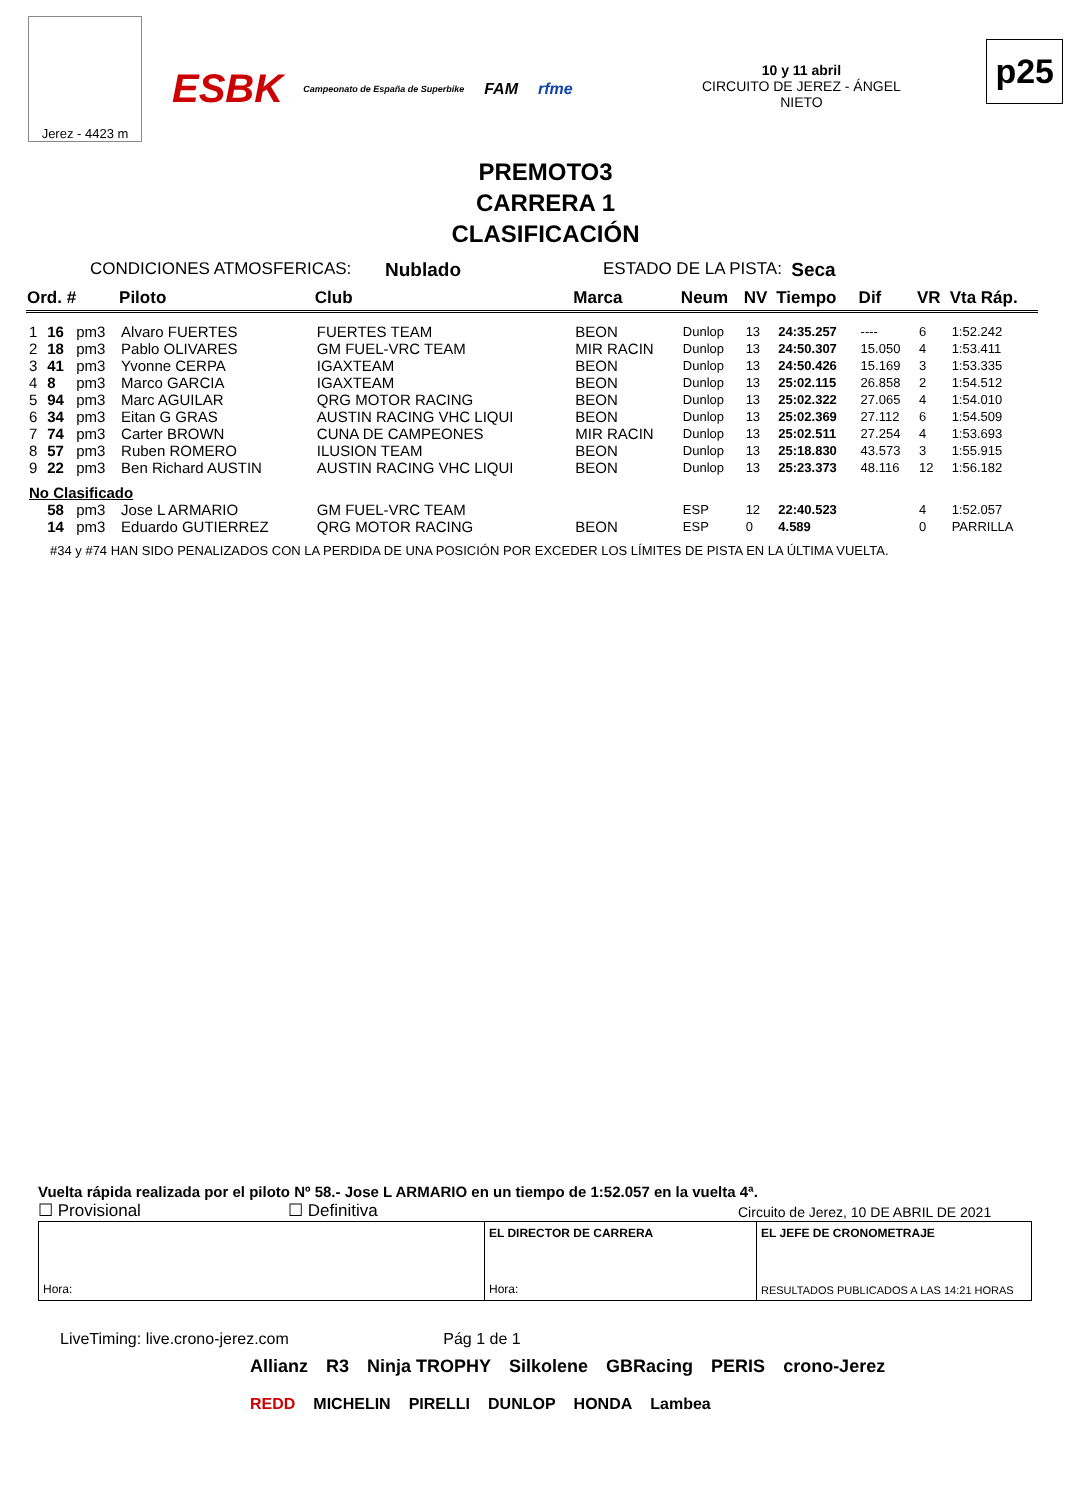Jerez - 4423 m
ESBK Campeonato de España de Superbike FAM rfme
10 y 11 abril
CIRCUITO DE JEREZ - ÁNGEL NIETO
p25
PREMOTO3
CARRERA 1
CLASIFICACIÓN
CONDICIONES ATMOSFERICAS: Nublado ESTADO DE LA PISTA: Seca
| Ord. # | | | Piloto | Club | Marca | Neum | NV | Tiempo | Dif | VR | Vta Ráp. |
| --- | --- | --- | --- | --- | --- | --- | --- | --- | --- | --- | --- |
| 1 | 16 | pm3 | Alvaro FUERTES | FUERTES TEAM | BEON | Dunlop | 13 | 24:35.257 | ---- | 6 | 1:52.242 |
| 2 | 18 | pm3 | Pablo OLIVARES | GM FUEL-VRC TEAM | MIR RACIN | Dunlop | 13 | 24:50.307 | 15.050 | 4 | 1:53.411 |
| 3 | 41 | pm3 | Yvonne CERPA | IGAXTEAM | BEON | Dunlop | 13 | 24:50.426 | 15.169 | 3 | 1:53.335 |
| 4 | 8 | pm3 | Marco GARCIA | IGAXTEAM | BEON | Dunlop | 13 | 25:02.115 | 26.858 | 2 | 1:54.512 |
| 5 | 94 | pm3 | Marc AGUILAR | QRG MOTOR RACING | BEON | Dunlop | 13 | 25:02.322 | 27.065 | 4 | 1:54.010 |
| 6 | 34 | pm3 | Eitan G GRAS | AUSTIN RACING VHC LIQUI | BEON | Dunlop | 13 | 25:02.369 | 27.112 | 6 | 1:54.509 |
| 7 | 74 | pm3 | Carter BROWN | CUNA DE CAMPEONES | MIR RACIN | Dunlop | 13 | 25:02.511 | 27.254 | 4 | 1:53.693 |
| 8 | 57 | pm3 | Ruben ROMERO | ILUSION TEAM | BEON | Dunlop | 13 | 25:18.830 | 43.573 | 3 | 1:55.915 |
| 9 | 22 | pm3 | Ben Richard AUSTIN | AUSTIN RACING VHC LIQUI | BEON | Dunlop | 13 | 25:23.373 | 48.116 | 12 | 1:56.182 |
| No Clasificado | | | | | | | | | | | |
| | 58 | pm3 | Jose L ARMARIO | GM FUEL-VRC TEAM | | ESP | 12 | 22:40.523 | | 4 | 1:52.057 |
| | 14 | pm3 | Eduardo GUTIERREZ | QRG MOTOR RACING | BEON | ESP | 0 | 4.589 | | 0 | PARRILLA |
#34 y #74 HAN SIDO PENALIZADOS CON LA PERDIDA DE UNA POSICIÓN POR EXCEDER LOS LÍMITES DE PISTA EN LA ÚLTIMA VUELTA.
Vuelta rápida realizada por el piloto Nº 58.- Jose L ARMARIO en un tiempo de 1:52.057 en la vuelta 4ª.
☐ Provisional ☐ Definitiva Circuito de Jerez, 10 DE ABRIL DE 2021
Hora:
EL DIRECTOR DE CARRERA
Hora:
EL JEFE DE CRONOMETRAJE
RESULTADOS PUBLICADOS A LAS 14:21 HORAS
LiveTiming: live.crono-jerez.com Pág 1 de 1
Allianz R3 Ninja TROPHY Silkolene GBRacing PERIS crono-Jerez
REDD MICHELIN PIRELLI DUNLOP HONDA Lambea